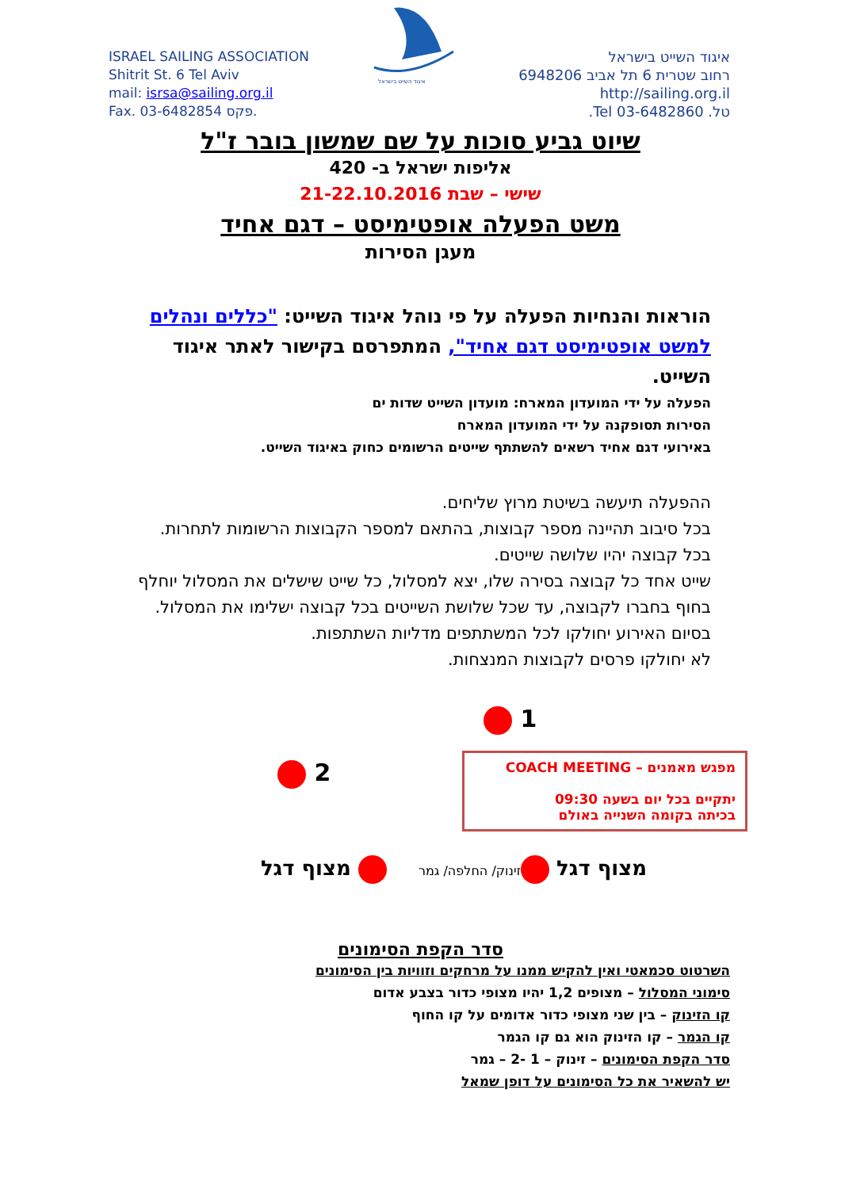ISRAEL SAILING ASSOCIATION
Shitrit St. 6 Tel Aviv
mail: isrsa@sailing.org.il
Fax. 03-6482854 פקס.
איגוד השייט בישראל
איגוד השייט בישראל
רחוב שטרית 6 תל אביב 6948206
http://sailing.org.il
טל. 03-6482860 Tel.
שיוט גביע סוכות על שם שמשון בובר ז"ל
אליפות ישראל ב- 420
שישי – שבת 21-22.10.2016
משט הפעלה אופטימיסט – דגם אחיד
מעגן הסירות
הוראות והנחיות הפעלה על פי נוהל איגוד השייט: "כללים ונהלים למשט אופטימיסט דגם אחיד", המתפרסם בקישור לאתר איגוד השייט.
הפעלה על ידי המועדון המארח: מועדון השייט שדות ים
הסירות תסופקנה על ידי המועדון המארח
באירועי דגם אחיד רשאים להשתתף שייטים הרשומים כחוק באיגוד השייט.
ההפעלה תיעשה בשיטת מרוץ שליחים.
בכל סיבוב תהיינה מספר קבוצות, בהתאם למספר הקבוצות הרשומות לתחרות.
בכל קבוצה יהיו שלושה שייטים.
שייט אחד כל קבוצה בסירה שלו, יצא למסלול, כל שייט שישלים את המסלול יוחלף בחוף בחברו לקבוצה, עד שכל שלושת השייטים בכל קבוצה ישלימו את המסלול.
בסיום האירוע יחולקו לכל המשתתפים מדליות השתתפות.
לא יחולקו פרסים לקבוצות המנצחות.
1
2
מפגש מאמנים – COACH MEETING
יתקיים בכל יום בשעה 09:30
בכיתה בקומה השנייה באולם
מצוף דגל זינוק/ החלפה/ גמר מצוף דגל
סדר הקפת הסימונים
השרטוט סכמאטי ואין להקיש ממנו על מרחקים וזוויות בין הסימונים
סימוני המסלול – מצופים 1,2 יהיו מצופי כדור בצבע אדום
קו הזינוק – בין שני מצופי כדור אדומים על קו החוף
קו הגמר – קו הזינוק הוא גם קו הגמר
סדר הקפת הסימונים – זינוק – 1 -2 – גמר
יש להשאיר את כל הסימונים על דופן שמאל